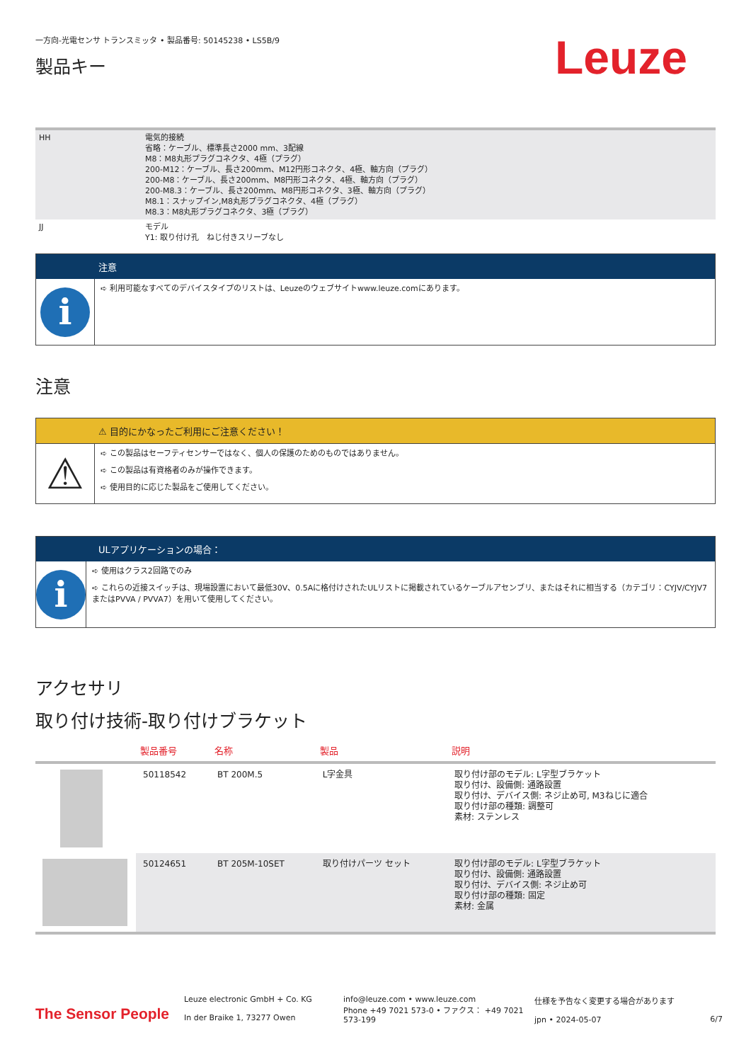一方向-光電センサ トランスミッタ • 製品番号: 50145238 • LS5B/9
製品キー
Leuze
| HH | 電気的接続 省略：ケーブル、標準長さ2000 mm、3配線 M8：M8丸形プラグコネクタ、4極（プラグ） 200-M12：ケーブル、長さ200mm、M12円形コネクタ、4極、軸方向（プラグ） 200-M8：ケーブル、長さ200mm、M8円形コネクタ、4極、軸方向（プラグ） 200-M8.3：ケーブル、長さ200mm、M8円形コネクタ、3極、軸方向（プラグ） M8.1：スナップイン,M8丸形プラグコネクタ、4極（プラグ） M8.3：M8丸形プラグコネクタ、3極（プラグ） |
| JJ | モデル Y1: 取り付け孔 ねじ付きスリーブなし |
注意
i
➪ 利用可能なすべてのデバイスタイプのリストは、Leuzeのウェブサイトwww.leuze.comにあります。
注意
⚠ 目的にかなったご利用にご注意ください！
⚠
➪ この製品はセーフティセンサーではなく、個人の保護のためのものではありません。
➪ この製品は有資格者のみが操作できます。
➪ 使用目的に応じた製品をご使用してください。
ULアプリケーションの場合：
i
➪ 使用はクラス2回路でのみ
➪ これらの近接スイッチは、現場設置において最低30V、0.5Aに格付けされたULリストに掲載されているケーブルアセンブリ、またはそれに相当する（カテゴリ：CYJV/CYJV7またはPVVA / PVVA7）を用いて使用してください。
アクセサリ
取り付け技術-取り付けブラケット
| | 製品番号 | 名称 | 製品 | 説明 |
| --- | --- | --- | --- | --- |
| | 50118542 | BT 200M.5 | L字金具 | 取り付け部のモデル: L字型ブラケット 取り付け、設備側: 通路設置 取り付け、デバイス側: ネジ止め可, M3ねじに適合 取り付け部の種類: 調整可 素材: ステンレス |
| | 50124651 | BT 205M-10SET | 取り付けパーツ セット | 取り付け部のモデル: L字型ブラケット 取り付け、設備側: 通路設置 取り付け、デバイス側: ネジ止め可 取り付け部の種類: 固定 素材: 金属 |
The Sensor People
Leuze electronic GmbH + Co. KG
In der Braike 1, 73277 Owen
info@leuze.com • www.leuze.com
Phone +49 7021 573-0 • ファクス： +49 7021 573-199
仕様を予告なく変更する場合があります
jpn • 2024-05-07
6/7